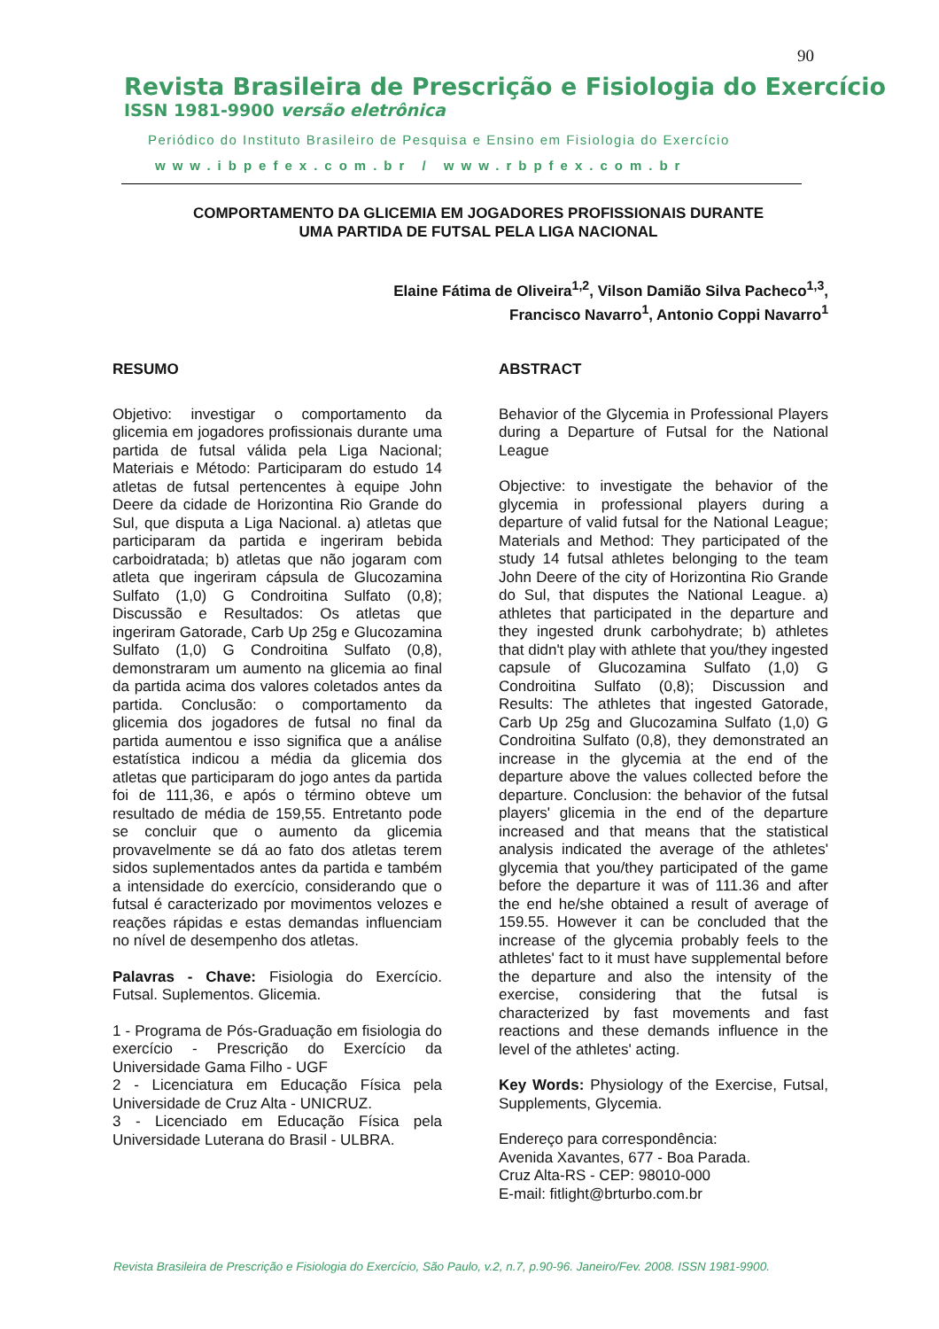90
Revista Brasileira de Prescrição e Fisiologia do Exercício
ISSN 1981-9900 versão eletrônica
Periódico do Instituto Brasileiro de Pesquisa e Ensino em Fisiologia do Exercício
www.ibpefex.com.br / www.rbpfex.com.br
COMPORTAMENTO DA GLICEMIA EM JOGADORES PROFISSIONAIS DURANTE
UMA PARTIDA DE FUTSAL PELA LIGA NACIONAL
Elaine Fátima de Oliveira<sup>1,2</sup>, Vilson Damião Silva Pacheco<sup>1,3</sup>,
Francisco Navarro<sup>1</sup>, Antonio Coppi Navarro<sup>1</sup>
RESUMO
Objetivo: investigar o comportamento da glicemia em jogadores profissionais durante uma partida de futsal válida pela Liga Nacional; Materiais e Método: Participaram do estudo 14 atletas de futsal pertencentes à equipe John Deere da cidade de Horizontina Rio Grande do Sul, que disputa a Liga Nacional. a) atletas que participaram da partida e ingeriram bebida carboidratada; b) atletas que não jogaram com atleta que ingeriram cápsula de Glucozamina Sulfato (1,0) G Condroitina Sulfato (0,8); Discussão e Resultados: Os atletas que ingeriram Gatorade, Carb Up 25g e Glucozamina Sulfato (1,0) G Condroitina Sulfato (0,8), demonstraram um aumento na glicemia ao final da partida acima dos valores coletados antes da partida. Conclusão: o comportamento da glicemia dos jogadores de futsal no final da partida aumentou e isso significa que a análise estatística indicou a média da glicemia dos atletas que participaram do jogo antes da partida foi de 111,36, e após o término obteve um resultado de média de 159,55. Entretanto pode se concluir que o aumento da glicemia provavelmente se dá ao fato dos atletas terem sidos suplementados antes da partida e também a intensidade do exercício, considerando que o futsal é caracterizado por movimentos velozes e reações rápidas e estas demandas influenciam no nível de desempenho dos atletas.
Palavras - Chave: Fisiologia do Exercício. Futsal. Suplementos. Glicemia.
1 - Programa de Pós-Graduação em fisiologia do exercício - Prescrição do Exercício da Universidade Gama Filho - UGF
2 - Licenciatura em Educação Física pela Universidade de Cruz Alta - UNICRUZ.
3 - Licenciado em Educação Física pela Universidade Luterana do Brasil - ULBRA.
ABSTRACT
Behavior of the Glycemia in Professional Players during a Departure of Futsal for the National League
Objective: to investigate the behavior of the glycemia in professional players during a departure of valid futsal for the National League; Materials and Method: They participated of the study 14 futsal athletes belonging to the team John Deere of the city of Horizontina Rio Grande do Sul, that disputes the National League. a) athletes that participated in the departure and they ingested drunk carbohydrate; b) athletes that didn't play with athlete that you/they ingested capsule of Glucozamina Sulfato (1,0) G Condroitina Sulfato (0,8); Discussion and Results: The athletes that ingested Gatorade, Carb Up 25g and Glucozamina Sulfato (1,0) G Condroitina Sulfato (0,8), they demonstrated an increase in the glycemia at the end of the departure above the values collected before the departure. Conclusion: the behavior of the futsal players' glicemia in the end of the departure increased and that means that the statistical analysis indicated the average of the athletes' glycemia that you/they participated of the game before the departure it was of 111.36 and after the end he/she obtained a result of average of 159.55. However it can be concluded that the increase of the glycemia probably feels to the athletes' fact to it must have supplemental before the departure and also the intensity of the exercise, considering that the futsal is characterized by fast movements and fast reactions and these demands influence in the level of the athletes' acting.
Key Words: Physiology of the Exercise, Futsal, Supplements, Glycemia.
Endereço para correspondência:
Avenida Xavantes, 677 - Boa Parada.
Cruz Alta-RS - CEP: 98010-000
E-mail: fitlight@brturbo.com.br
Revista Brasileira de Prescrição e Fisiologia do Exercício, São Paulo, v.2, n.7, p.90-96. Janeiro/Fev. 2008. ISSN 1981-9900.